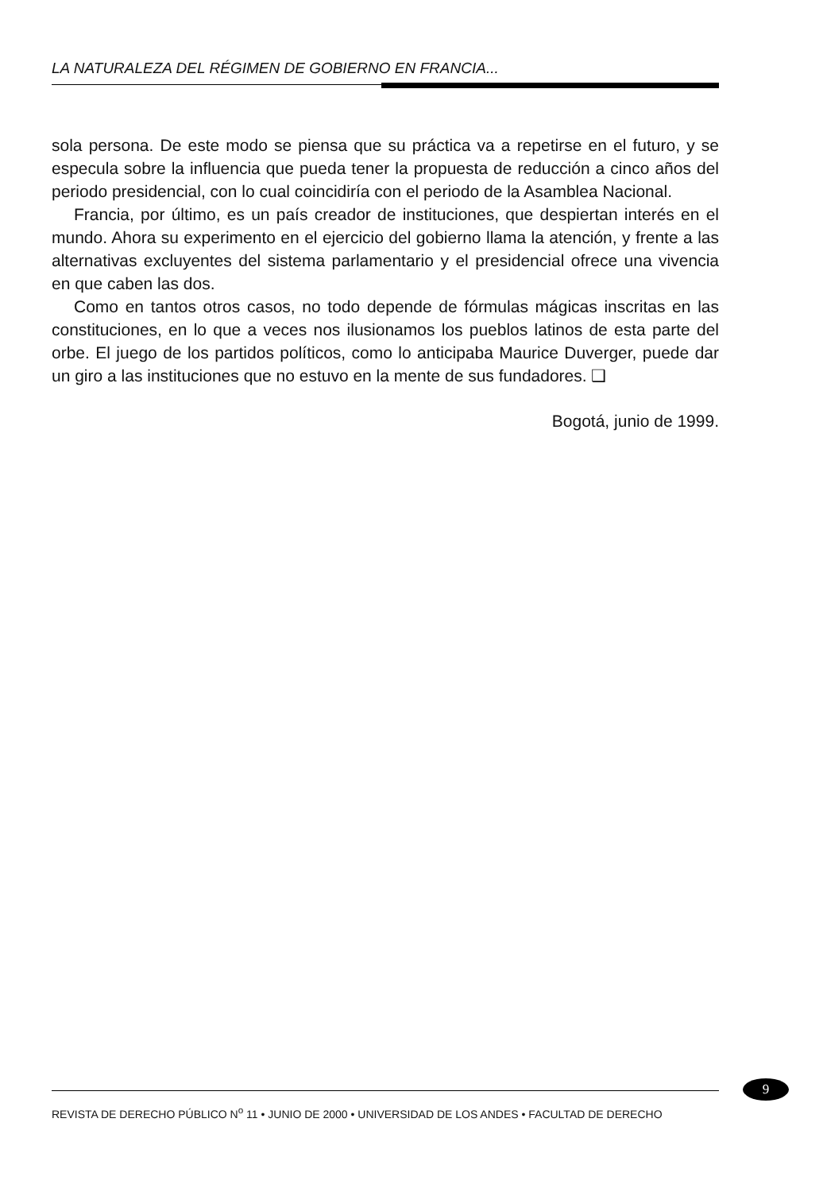LA NATURALEZA DEL RÉGIMEN DE GOBIERNO EN FRANCIA...
sola persona. De este modo se piensa que su práctica va a repetirse en el futuro, y se especula sobre la influencia que pueda tener la propuesta de reducción a cinco años del periodo presidencial, con lo cual coincidiría con el periodo de la Asamblea Nacional.
Francia, por último, es un país creador de instituciones, que despiertan interés en el mundo. Ahora su experimento en el ejercicio del gobierno llama la atención, y frente a las alternativas excluyentes del sistema parlamentario y el presidencial ofrece una vivencia en que caben las dos.
Como en tantos otros casos, no todo depende de fórmulas mágicas inscritas en las constituciones, en lo que a veces nos ilusionamos los pueblos latinos de esta parte del orbe. El juego de los partidos políticos, como lo anticipaba Maurice Duverger, puede dar un giro a las instituciones que no estuvo en la mente de sus fundadores. ❑
Bogotá, junio de 1999.
9
REVISTA DE DERECHO PÚBLICO N<sup>o</sup> 11 • JUNIO DE 2000 • UNIVERSIDAD DE LOS ANDES • FACULTAD DE DERECHO